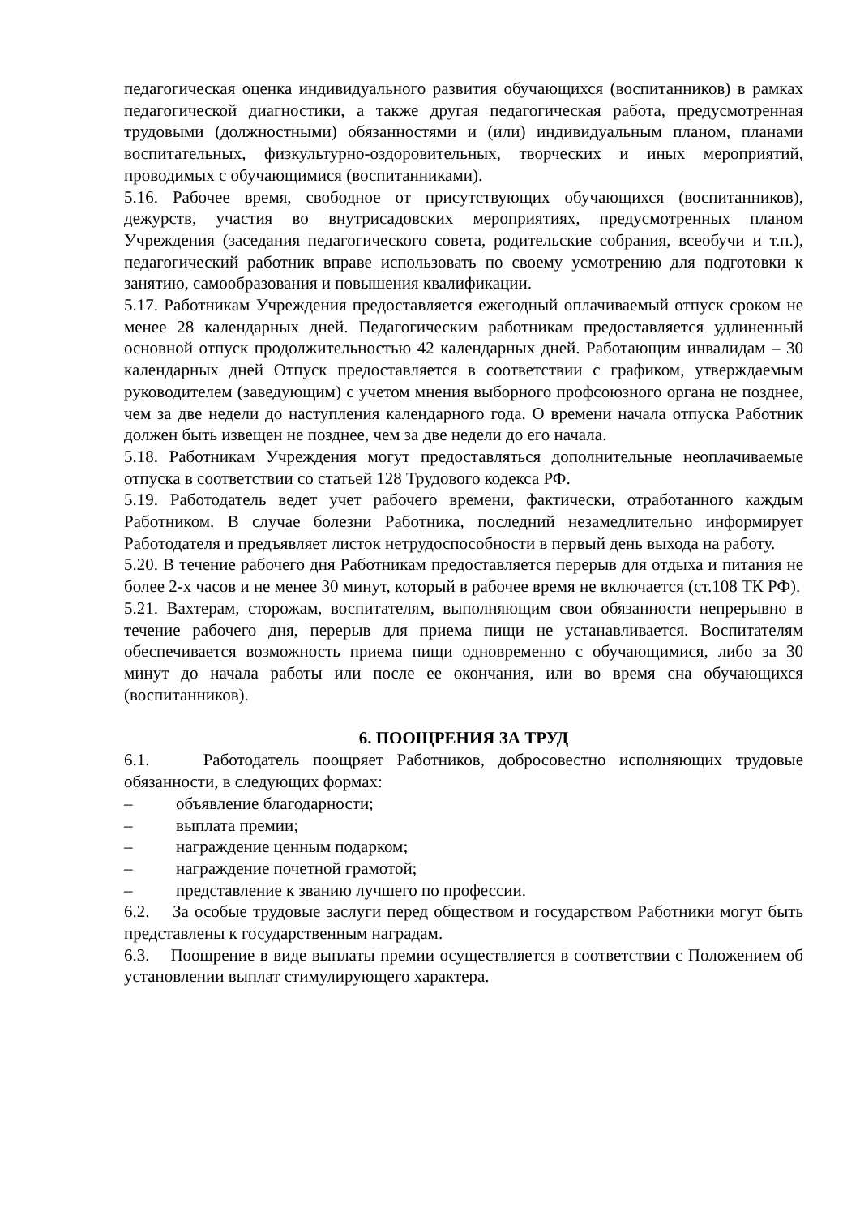педагогическая оценка индивидуального развития обучающихся (воспитанников) в рамках педагогической диагностики, а также другая педагогическая работа, предусмотренная трудовыми (должностными) обязанностями и (или) индивидуальным планом, планами воспитательных, физкультурно-оздоровительных, творческих и иных мероприятий, проводимых с обучающимися (воспитанниками).
5.16. Рабочее время, свободное от присутствующих обучающихся (воспитанников), дежурств, участия во внутрисадовских мероприятиях, предусмотренных планом Учреждения (заседания педагогического совета, родительские собрания, всеобучи и т.п.), педагогический работник вправе использовать по своему усмотрению для подготовки к занятию, самообразования и повышения квалификации.
5.17. Работникам Учреждения предоставляется ежегодный оплачиваемый отпуск сроком не менее 28 календарных дней. Педагогическим работникам предоставляется удлиненный основной отпуск продолжительностью 42 календарных дней. Работающим инвалидам – 30 календарных дней Отпуск предоставляется в соответствии с графиком, утверждаемым руководителем (заведующим) с учетом мнения выборного профсоюзного органа не позднее, чем за две недели до наступления календарного года. О времени начала отпуска Работник должен быть извещен не позднее, чем за две недели до его начала.
5.18. Работникам Учреждения могут предоставляться дополнительные неоплачиваемые отпуска в соответствии со статьей 128 Трудового кодекса РФ.
5.19. Работодатель ведет учет рабочего времени, фактически, отработанного каждым Работником. В случае болезни Работника, последний незамедлительно информирует Работодателя и предъявляет листок нетрудоспособности в первый день выхода на работу.
5.20. В течение рабочего дня Работникам предоставляется перерыв для отдыха и питания не более 2-х часов и не менее 30 минут, который в рабочее время не включается (ст.108 ТК РФ).
5.21. Вахтерам, сторожам, воспитателям, выполняющим свои обязанности непрерывно в течение рабочего дня, перерыв для приема пищи не устанавливается. Воспитателям обеспечивается возможность приема пищи одновременно с обучающимися, либо за 30 минут до начала работы или после ее окончания, или во время сна обучающихся (воспитанников).
6. ПООЩРЕНИЯ ЗА ТРУД
6.1. Работодатель поощряет Работников, добросовестно исполняющих трудовые обязанности, в следующих формах:
– объявление благодарности;
– выплата премии;
– награждение ценным подарком;
– награждение почетной грамотой;
– представление к званию лучшего по профессии.
6.2. За особые трудовые заслуги перед обществом и государством Работники могут быть представлены к государственным наградам.
6.3. Поощрение в виде выплаты премии осуществляется в соответствии с Положением об установлении выплат стимулирующего характера.